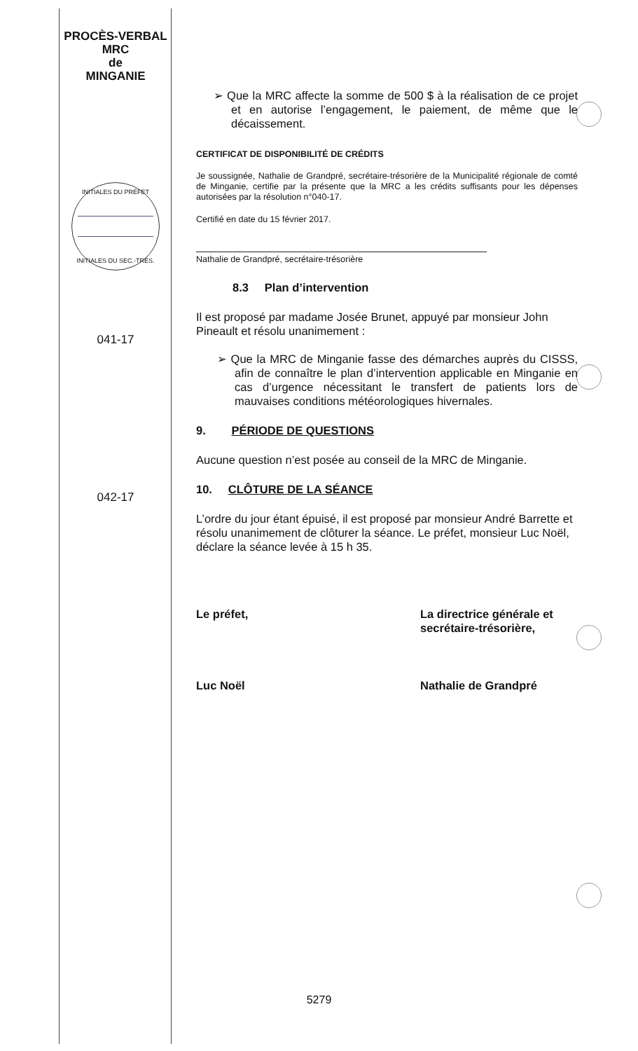PROCÈS-VERBAL
MRC
de
MINGANIE
INITIALES DU PRÉFET INITIALES DU SEC.-TRÉS.
041-17
042-17
➢ Que la MRC affecte la somme de 500 $ à la réalisation de ce projet et en autorise l’engagement, le paiement, de même que le décaissement.
CERTIFICAT DE DISPONIBILITÉ DE CRÉDITS
Je soussignée, Nathalie de Grandpré, secrétaire-trésorière de la Municipalité régionale de comté de Minganie, certifie par la présente que la MRC a les crédits suffisants pour les dépenses autorisées par la résolution n°040-17.
Certifié en date du 15 février 2017.
Nathalie de Grandpré, secrétaire-trésorière
8.3 Plan d’intervention
Il est proposé par madame Josée Brunet, appuyé par monsieur John Pineault et résolu unanimement :
➢ Que la MRC de Minganie fasse des démarches auprès du CISSS, afin de connaître le plan d’intervention applicable en Minganie en cas d’urgence nécessitant le transfert de patients lors de mauvaises conditions météorologiques hivernales.
9. PÉRIODE DE QUESTIONS
Aucune question n’est posée au conseil de la MRC de Minganie.
10. CLÔTURE DE LA SÉANCE
L’ordre du jour étant épuisé, il est proposé par monsieur André Barrette et résolu unanimement de clôturer la séance. Le préfet, monsieur Luc Noël, déclare la séance levée à 15 h 35.
Le préfet, La directrice générale et secrétaire-trésorière,
Luc Noël Nathalie de Grandpré
5279